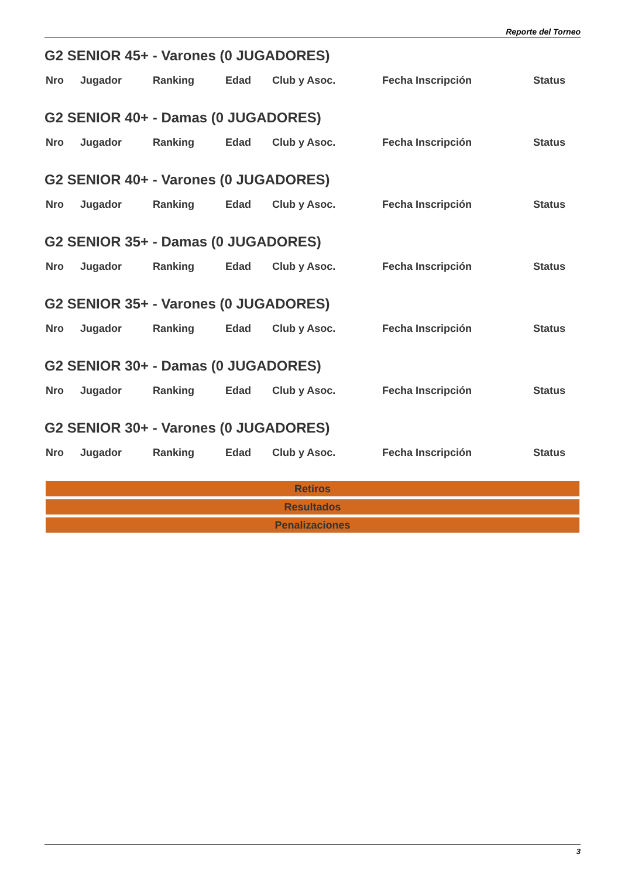Reporte del Torneo
G2 SENIOR 45+ - Varones (0 JUGADORES)
| Nro | Jugador | Ranking | Edad | Club y Asoc. | Fecha Inscripción | Status |
| --- | --- | --- | --- | --- | --- | --- |
G2 SENIOR 40+ - Damas (0 JUGADORES)
| Nro | Jugador | Ranking | Edad | Club y Asoc. | Fecha Inscripción | Status |
| --- | --- | --- | --- | --- | --- | --- |
G2 SENIOR 40+ - Varones (0 JUGADORES)
| Nro | Jugador | Ranking | Edad | Club y Asoc. | Fecha Inscripción | Status |
| --- | --- | --- | --- | --- | --- | --- |
G2 SENIOR 35+ - Damas (0 JUGADORES)
| Nro | Jugador | Ranking | Edad | Club y Asoc. | Fecha Inscripción | Status |
| --- | --- | --- | --- | --- | --- | --- |
G2 SENIOR 35+ - Varones (0 JUGADORES)
| Nro | Jugador | Ranking | Edad | Club y Asoc. | Fecha Inscripción | Status |
| --- | --- | --- | --- | --- | --- | --- |
G2 SENIOR 30+ - Damas (0 JUGADORES)
| Nro | Jugador | Ranking | Edad | Club y Asoc. | Fecha Inscripción | Status |
| --- | --- | --- | --- | --- | --- | --- |
G2 SENIOR 30+ - Varones (0 JUGADORES)
| Nro | Jugador | Ranking | Edad | Club y Asoc. | Fecha Inscripción | Status |
| --- | --- | --- | --- | --- | --- | --- |
Retiros
Resultados
Penalizaciones
3